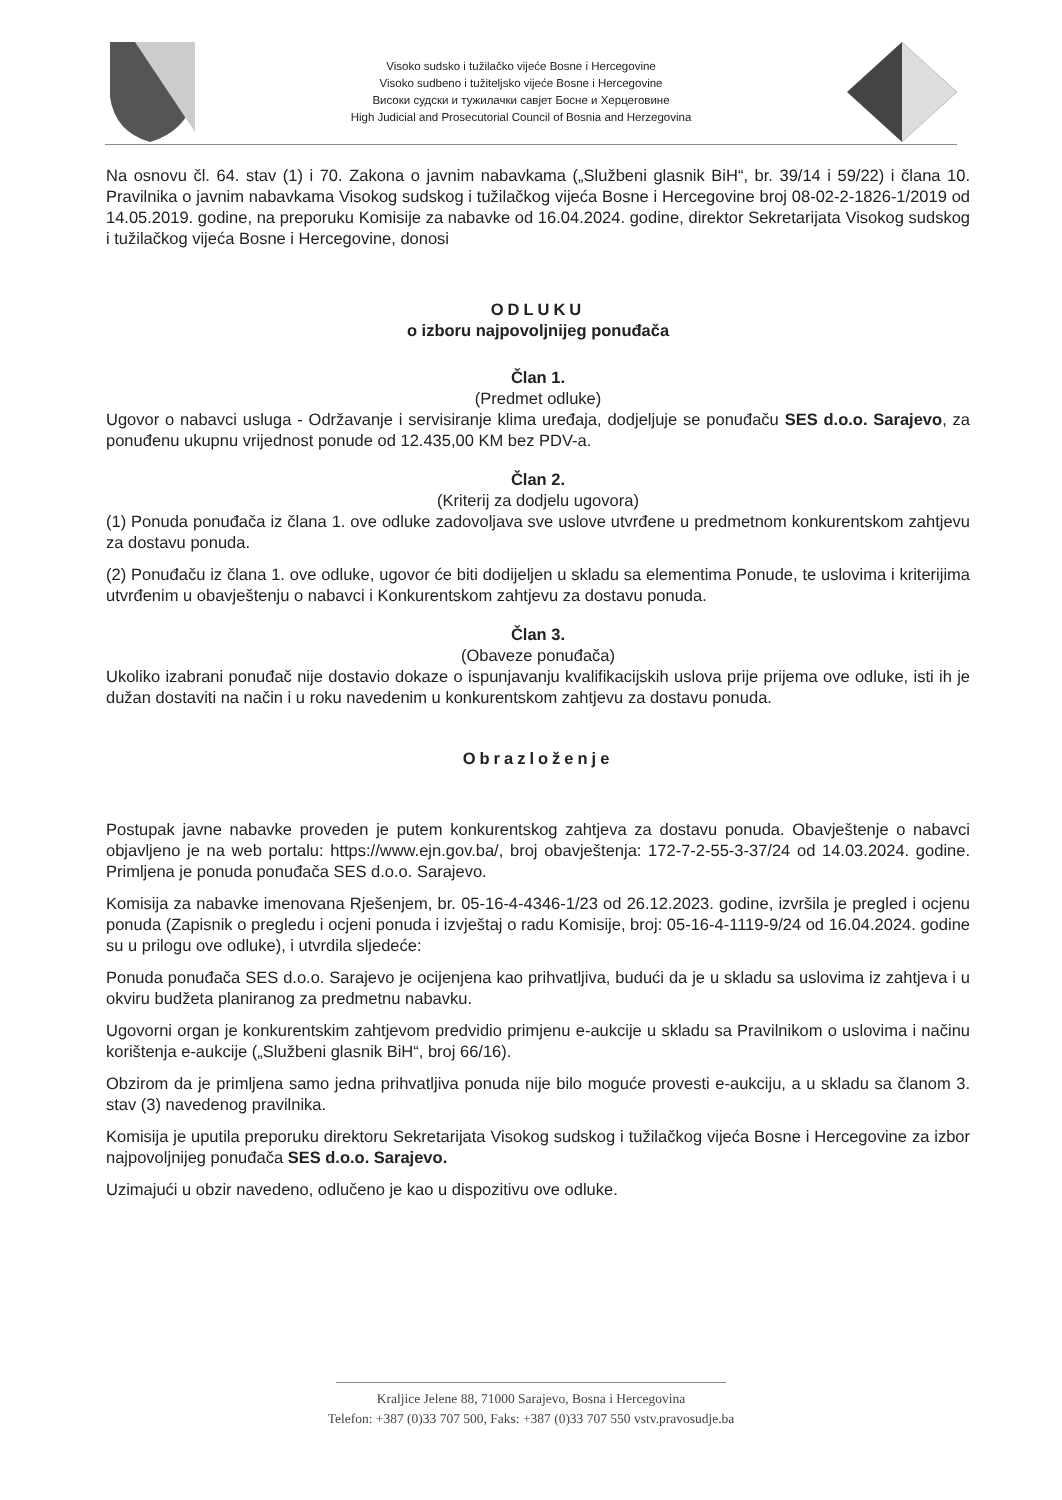Visoko sudsko i tužilačko vijeće Bosne i Hercegovine
Visoko sudbeno i tužiteljsko vijeće Bosne i Hercegovine
Високи судски и тужилачки савјет Босне и Херцеговине
High Judicial and Prosecutorial Council of Bosnia and Herzegovina
Na osnovu čl. 64. stav (1) i 70. Zakona o javnim nabavkama („Službeni glasnik BiH“, br. 39/14 i 59/22) i člana 10. Pravilnika o javnim nabavkama Visokog sudskog i tužilačkog vijeća Bosne i Hercegovine broj 08-02-2-1826-1/2019 od 14.05.2019. godine, na preporuku Komisije za nabavke od 16.04.2024. godine, direktor Sekretarijata Visokog sudskog i tužilačkog vijeća Bosne i Hercegovine, donosi
ODLUKU
o izboru najpovoljnijeg ponuđača
Član 1.
(Predmet odluke)
Ugovor o nabavci usluga - Održavanje i servisiranje klima uređaja, dodjeljuje se ponuđaču SES d.o.o. Sarajevo, za ponuđenu ukupnu vrijednost ponude od 12.435,00 KM bez PDV-a.
Član 2.
(Kriterij za dodjelu ugovora)
(1) Ponuda ponuđača iz člana 1. ove odluke zadovoljava sve uslove utvrđene u predmetnom konkurentskom zahtjevu za dostavu ponuda.
(2) Ponuđaču iz člana 1. ove odluke, ugovor će biti dodijeljen u skladu sa elementima Ponude, te uslovima i kriterijima utvrđenim u obavještenju o nabavci i Konkurentskom zahtjevu za dostavu ponuda.
Član 3.
(Obaveze ponuđača)
Ukoliko izabrani ponuđač nije dostavio dokaze o ispunjavanju kvalifikacijskih uslova prije prijema ove odluke, isti ih je dužan dostaviti na način i u roku navedenim u konkurentskom zahtjevu za dostavu ponuda.
Obrazloženje
Postupak javne nabavke proveden je putem konkurentskog zahtjeva za dostavu ponuda. Obavještenje o nabavci objavljeno je na web portalu: https://www.ejn.gov.ba/, broj obavještenja: 172-7-2-55-3-37/24 od 14.03.2024. godine. Primljena je ponuda ponuđača SES d.o.o. Sarajevo.
Komisija za nabavke imenovana Rješenjem, br. 05-16-4-4346-1/23 od 26.12.2023. godine, izvršila je pregled i ocjenu ponuda (Zapisnik o pregledu i ocjeni ponuda i izvještaj o radu Komisije, broj: 05-16-4-1119-9/24 od 16.04.2024. godine su u prilogu ove odluke), i utvrdila sljedeće:
Ponuda ponuđača SES d.o.o. Sarajevo je ocijenjena kao prihvatljiva, budući da je u skladu sa uslovima iz zahtjeva i u okviru budžeta planiranog za predmetnu nabavku.
Ugovorni organ je konkurentskim zahtjevom predvidio primjenu e-aukcije u skladu sa Pravilnikom o uslovima i načinu korištenja e-aukcije („Službeni glasnik BiH“, broj 66/16).
Obzirom da je primljena samo jedna prihvatljiva ponuda nije bilo moguće provesti e-aukciju, a u skladu sa članom 3. stav (3) navedenog pravilnika.
Komisija je uputila preporuku direktoru Sekretarijata Visokog sudskog i tužilačkog vijeća Bosne i Hercegovine za izbor najpovoljnijeg ponuđača SES d.o.o. Sarajevo.
Uzimajući u obzir navedeno, odlučeno je kao u dispozitivu ove odluke.
Kraljice Jelene 88, 71000 Sarajevo, Bosna i Hercegovina
Telefon: +387 (0)33 707 500, Faks: +387 (0)33 707 550 vstv.pravosudje.ba